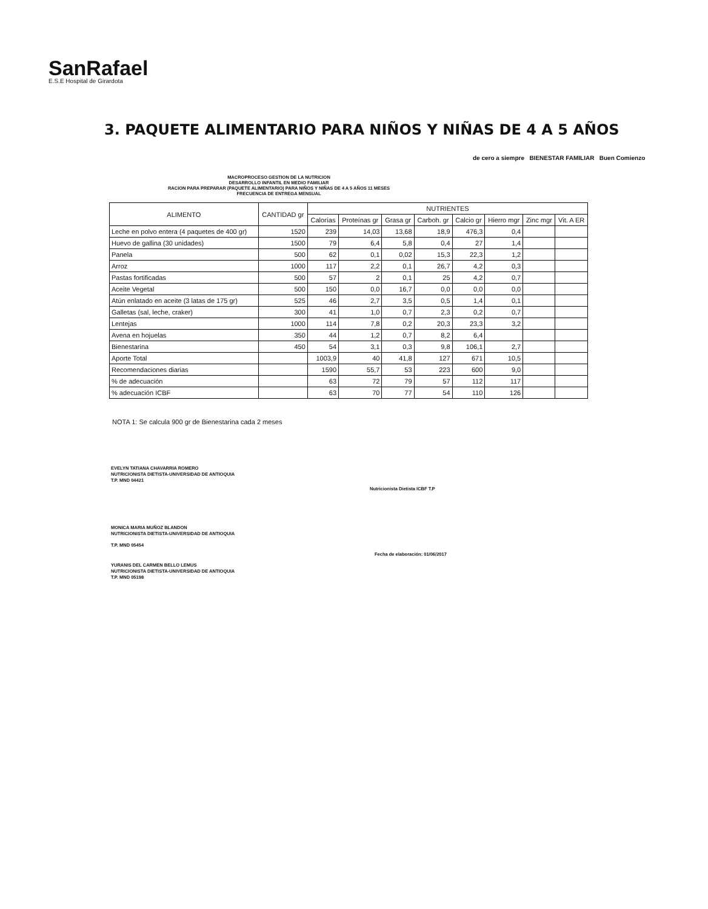SanRafael
E.S.E Hospital de Girardota
3. PAQUETE ALIMENTARIO PARA NIÑOS Y NIÑAS DE 4 A 5 AÑOS
de cero a siempre BIENESTAR FAMILIAR Buen Comienzo
MACROPROCESO GESTION DE LA NUTRICION
DESARROLLO INFANTIL EN MEDIO FAMILIAR
RACION PARA PREPARAR (PAQUETE ALIMENTARIO) PARA NIÑOS Y NIÑAS DE 4 A 5 AÑOS 11 MESES
FRECUENCIA DE ENTREGA MENSUAL
| ALIMENTO | CANTIDAD gr | NUTRIENTES | | | | | | | |
| --- | --- | --- | --- | --- | --- | --- | --- | --- | --- |
| | | Calorías | Proteínas gr | Grasa gr | Carboh. gr | Calcio gr | Hierro mgr | Zinc mgr | Vit. A ER |
| Leche en polvo entera (4 paquetes de 400 gr) | 1520 | 239 | 14,03 | 13,68 | 18,9 | 476,3 | 0,4 | | |
| Huevo de gallina (30 unidades) | 1500 | 79 | 6,4 | 5,8 | 0,4 | 27 | 1,4 | | |
| Panela | 500 | 62 | 0,1 | 0,02 | 15,3 | 22,3 | 1,2 | | |
| Arroz | 1000 | 117 | 2,2 | 0,1 | 26,7 | 4,2 | 0,3 | | |
| Pastas fortificadas | 500 | 57 | 2 | 0,1 | 25 | 4,2 | 0,7 | | |
| Aceite Vegetal | 500 | 150 | 0,0 | 16,7 | 0,0 | 0,0 | 0,0 | | |
| Atún enlatado en aceite (3 latas de 175 gr) | 525 | 46 | 2,7 | 3,5 | 0,5 | 1,4 | 0,1 | | |
| Galletas (sal, leche, craker) | 300 | 41 | 1,0 | 0,7 | 2,3 | 0,2 | 0,7 | | |
| Lentejas | 1000 | 114 | 7,8 | 0,2 | 20,3 | 23,3 | 3,2 | | |
| Avena en hojuelas | 350 | 44 | 1,2 | 0,7 | 8,2 | 6,4 | | | |
| Bienestarina | 450 | 54 | 3,1 | 0,3 | 9,8 | 106,1 | 2,7 | | |
| Aporte Total | | 1003,9 | 40 | 41,8 | 127 | 671 | 10,5 | | |
| Recomendaciones diarias | | 1590 | 55,7 | 53 | 223 | 600 | 9,0 | | |
| % de adecuación | | 63 | 72 | 79 | 57 | 112 | 117 | | |
| % adecuación ICBF | | 63 | 70 | 77 | 54 | 110 | 126 | | |
NOTA 1: Se calcula 900 gr de Bienestarina cada 2 meses
EVELYN TATIANA CHAVARRIA ROMERO
NUTRICIONISTA DIETISTA-UNIVERSIDAD DE ANTIOQUIA
T.P. MND 04421
Nutricionista Dietista ICBF T.P
MONICA MARIA MUÑOZ BLANDON
NUTRICIONISTA DIETISTA-UNIVERSIDAD DE ANTIOQUIA
T.P. MND 05454
Fecha de elaboración: 01/06/2017
YURANIS DEL CARMEN BELLO LEMUS
NUTRICIONISTA DIETISTA-UNIVERSIDAD DE ANTIOQUIA
T.P. MND 05198